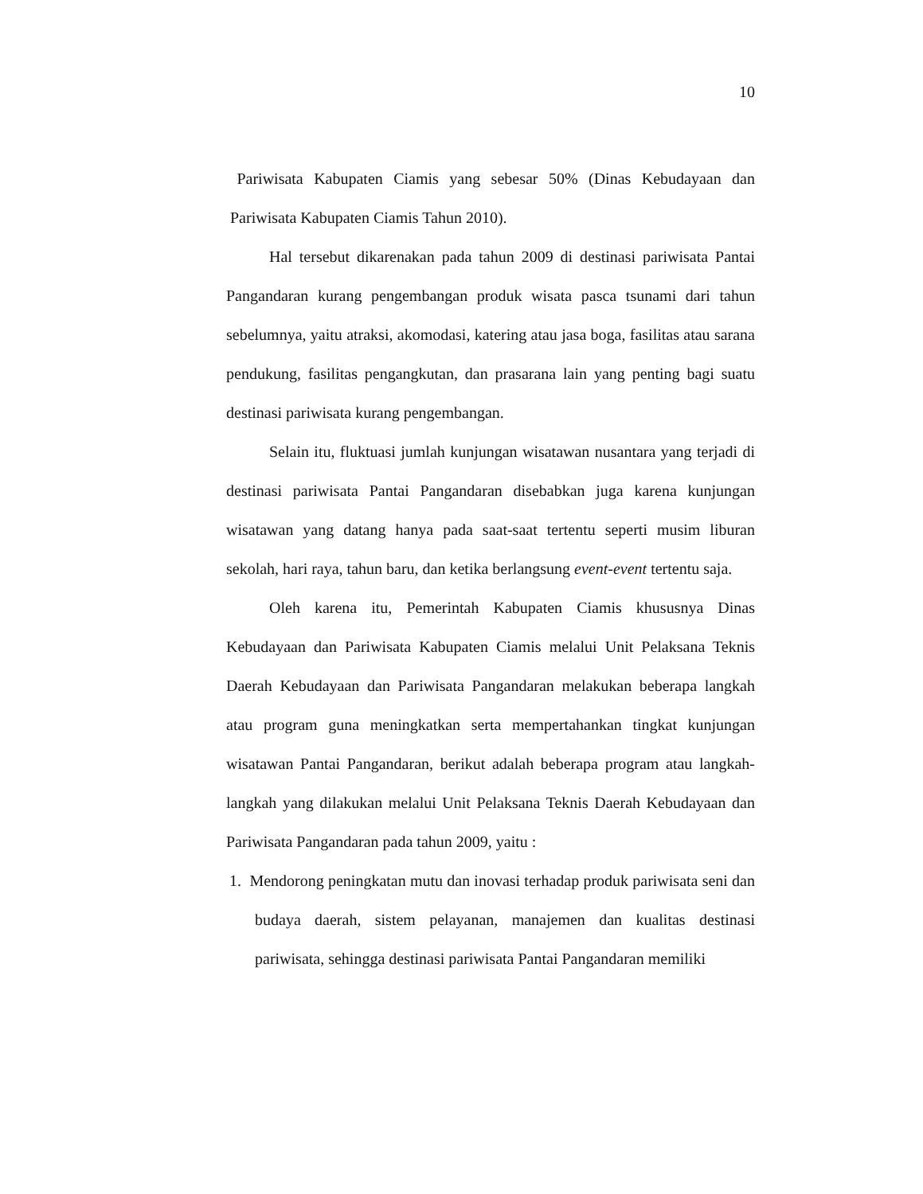10
Pariwisata Kabupaten Ciamis yang sebesar 50% (Dinas Kebudayaan dan Pariwisata Kabupaten Ciamis Tahun 2010).
Hal tersebut dikarenakan pada tahun 2009 di destinasi pariwisata Pantai Pangandaran kurang pengembangan produk wisata pasca tsunami dari tahun sebelumnya, yaitu atraksi, akomodasi, katering atau jasa boga, fasilitas atau sarana pendukung, fasilitas pengangkutan, dan prasarana lain yang penting bagi suatu destinasi pariwisata kurang pengembangan.
Selain itu, fluktuasi jumlah kunjungan wisatawan nusantara yang terjadi di destinasi pariwisata Pantai Pangandaran disebabkan juga karena kunjungan wisatawan yang datang hanya pada saat-saat tertentu seperti musim liburan sekolah, hari raya, tahun baru, dan ketika berlangsung event-event tertentu saja.
Oleh karena itu, Pemerintah Kabupaten Ciamis khususnya Dinas Kebudayaan dan Pariwisata Kabupaten Ciamis melalui Unit Pelaksana Teknis Daerah Kebudayaan dan Pariwisata Pangandaran melakukan beberapa langkah atau program guna meningkatkan serta mempertahankan tingkat kunjungan wisatawan Pantai Pangandaran, berikut adalah beberapa program atau langkah-langkah yang dilakukan melalui Unit Pelaksana Teknis Daerah Kebudayaan dan Pariwisata Pangandaran pada tahun 2009, yaitu :
1. Mendorong peningkatan mutu dan inovasi terhadap produk pariwisata seni dan budaya daerah, sistem pelayanan, manajemen dan kualitas destinasi pariwisata, sehingga destinasi pariwisata Pantai Pangandaran memiliki